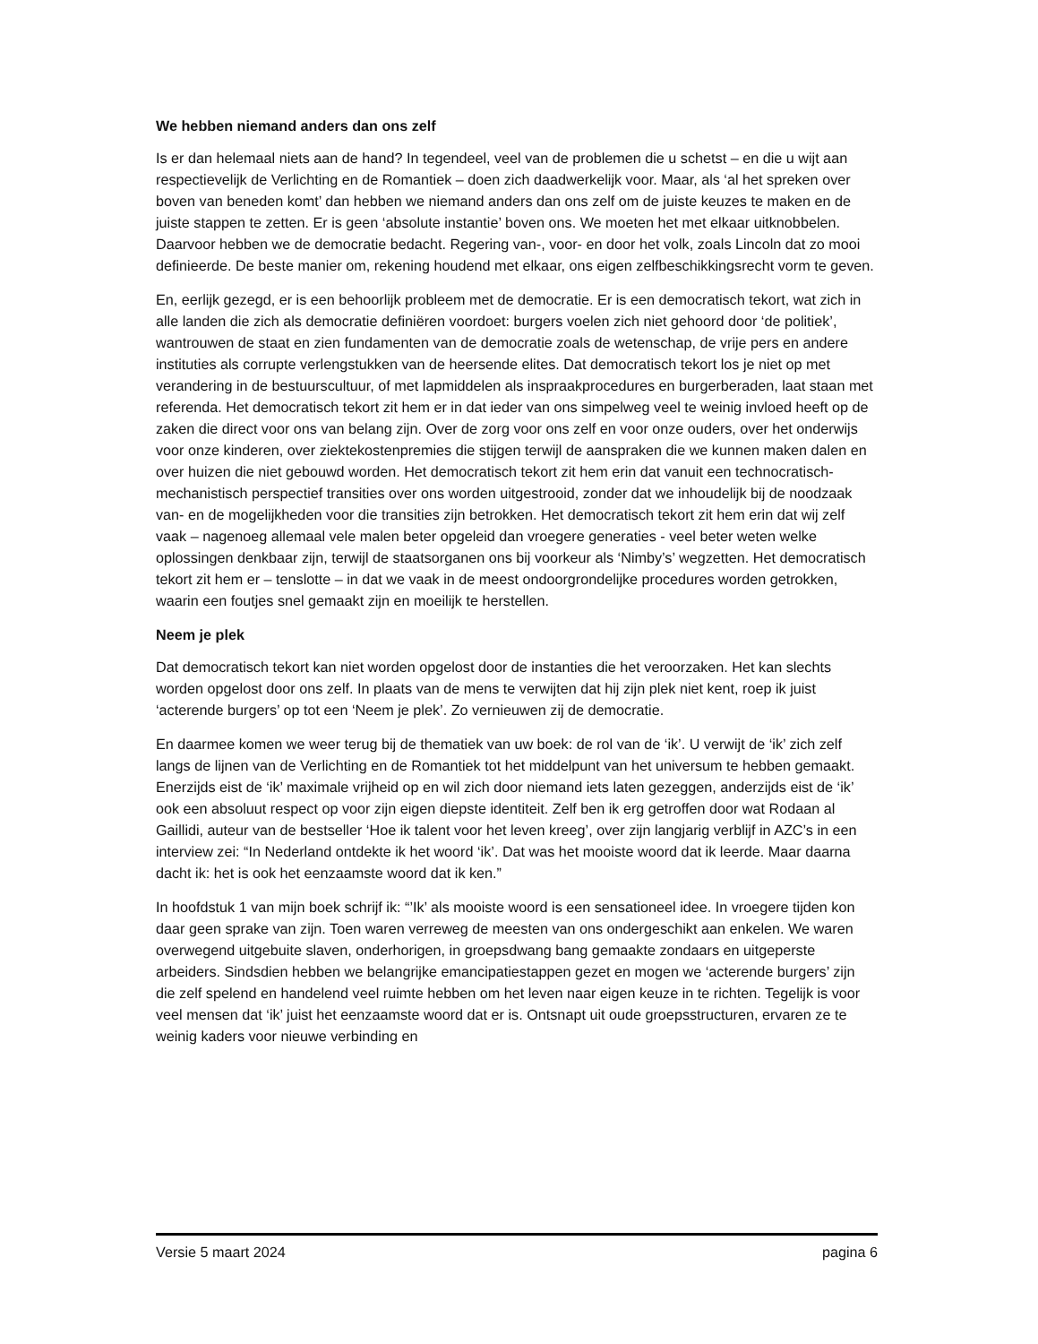We hebben niemand anders dan ons zelf
Is er dan helemaal niets aan de hand? In tegendeel, veel van de problemen die u schetst – en die u wijt aan respectievelijk de Verlichting en de Romantiek – doen zich daadwerkelijk voor. Maar, als ‘al het spreken over boven van beneden komt’ dan hebben we niemand anders dan ons zelf om de juiste keuzes te maken en de juiste stappen te zetten. Er is geen ‘absolute instantie’ boven ons. We moeten het met elkaar uitknobbelen. Daarvoor hebben we de democratie bedacht. Regering van-, voor- en door het volk, zoals Lincoln dat zo mooi definieerde. De beste manier om, rekening houdend met elkaar, ons eigen zelfbeschikkingsrecht vorm te geven.
En, eerlijk gezegd, er is een behoorlijk probleem met de democratie. Er is een democratisch tekort, wat zich in alle landen die zich als democratie definiëren voordoet: burgers voelen zich niet gehoord door ‘de politiek’, wantrouwen de staat en zien fundamenten van de democratie zoals de wetenschap, de vrije pers en andere instituties als corrupte verlengstukken van de heersende elites. Dat democratisch tekort los je niet op met verandering in de bestuurscultuur, of met lapmiddelen als inspraakprocedures en burgerberaden, laat staan met referenda. Het democratisch tekort zit hem er in dat ieder van ons simpelweg veel te weinig invloed heeft op de zaken die direct voor ons van belang zijn. Over de zorg voor ons zelf en voor onze ouders, over het onderwijs voor onze kinderen, over ziektekostenpremies die stijgen terwijl de aanspraken die we kunnen maken dalen en over huizen die niet gebouwd worden. Het democratisch tekort zit hem erin dat vanuit een technocratisch-mechanistisch perspectief transities over ons worden uitgestrooid, zonder dat we inhoudelijk bij de noodzaak van- en de mogelijkheden voor die transities zijn betrokken. Het democratisch tekort zit hem erin dat wij zelf vaak – nagenoeg allemaal vele malen beter opgeleid dan vroegere generaties - veel beter weten welke oplossingen denkbaar zijn, terwijl de staatsorganen ons bij voorkeur als ‘Nimby’s’ wegzetten. Het democratisch tekort zit hem er – tenslotte – in dat we vaak in de meest ondoorgrondelijke procedures worden getrokken, waarin een foutjes snel gemaakt zijn en moeilijk te herstellen.
Neem je plek
Dat democratisch tekort kan niet worden opgelost door de instanties die het veroorzaken. Het kan slechts worden opgelost door ons zelf. In plaats van de mens te verwijten dat hij zijn plek niet kent, roep ik juist ‘acterende burgers’ op tot een ‘Neem je plek’. Zo vernieuwen zij de democratie.
En daarmee komen we weer terug bij de thematiek van uw boek: de rol van de ‘ik’. U verwijt de ‘ik’ zich zelf langs de lijnen van de Verlichting en de Romantiek tot het middelpunt van het universum te hebben gemaakt. Enerzijds eist de ‘ik’ maximale vrijheid op en wil zich door niemand iets laten gezeggen, anderzijds eist de ‘ik’ ook een absoluut respect op voor zijn eigen diepste identiteit. Zelf ben ik erg getroffen door wat Rodaan al Gaillidi, auteur van de bestseller ‘Hoe ik talent voor het leven kreeg’, over zijn langjarig verblijf in AZC’s in een interview zei: “In Nederland ontdekte ik het woord ‘ik’. Dat was het mooiste woord dat ik leerde. Maar daarna dacht ik: het is ook het eenzaamste woord dat ik ken.”
In hoofdstuk 1 van mijn boek schrijf ik: “’Ik’ als mooiste woord is een sensationeel idee. In vroegere tijden kon daar geen sprake van zijn. Toen waren verreweg de meesten van ons ondergeschikt aan enkelen. We waren overwegend uitgebuite slaven, onderhorigen, in groepsdwang bang gemaakte zondaars en uitgeperste arbeiders. Sindsdien hebben we belangrijke emancipatiestappen gezet en mogen we ‘acterende burgers’ zijn die zelf spelend en handelend veel ruimte hebben om het leven naar eigen keuze in te richten. Tegelijk is voor veel mensen dat ‘ik’ juist het eenzaamste woord dat er is. Ontsnapt uit oude groepsstructuren, ervaren ze te weinig kaders voor nieuwe verbinding en
Versie 5 maart 2024 pagina 6